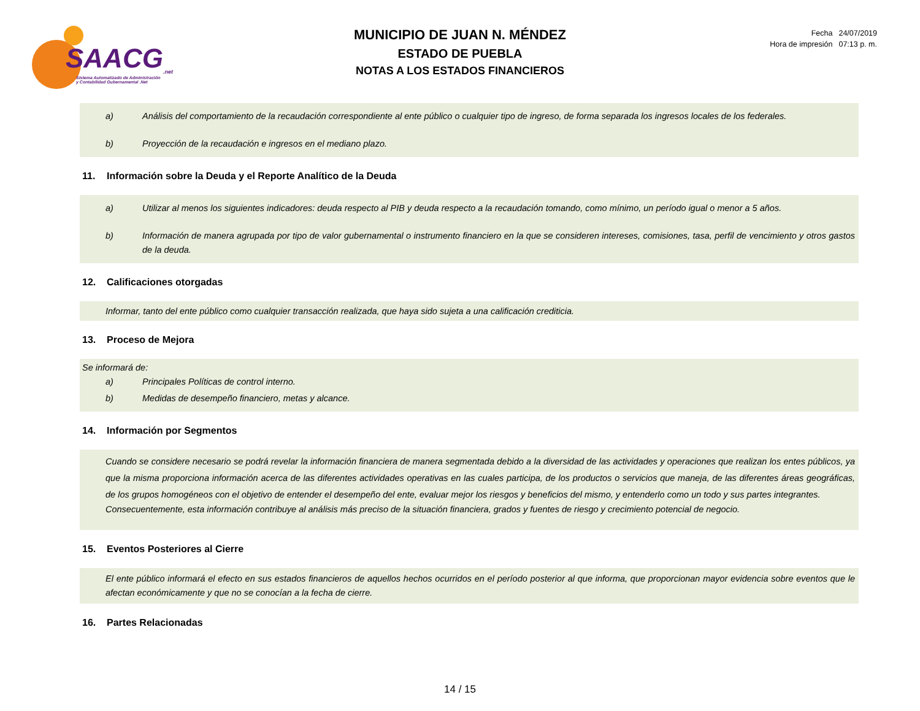SAACG<sub>.net</sub>
Sistema Automatizado de Administración
y Contabilidad Gubernamental .Net
MUNICIPIO DE JUAN N. MÉNDEZ
ESTADO DE PUEBLA
NOTAS A LOS ESTADOS FINANCIEROS
| Fecha | 24/07/2019 |
| Hora de impresión | 07:13 p. m. |
a) Análisis del comportamiento de la recaudación correspondiente al ente público o cualquier tipo de ingreso, de forma separada los ingresos locales de los federales.
b) Proyección de la recaudación e ingresos en el mediano plazo.
11. Información sobre la Deuda y el Reporte Analítico de la Deuda
a) Utilizar al menos los siguientes indicadores: deuda respecto al PIB y deuda respecto a la recaudación tomando, como mínimo, un período igual o menor a 5 años.
b) Información de manera agrupada por tipo de valor gubernamental o instrumento financiero en la que se consideren intereses, comisiones, tasa, perfil de vencimiento y otros gastos de la deuda.
12. Calificaciones otorgadas
Informar, tanto del ente público como cualquier transacción realizada, que haya sido sujeta a una calificación crediticia.
13. Proceso de Mejora
Se informará de:
a) Principales Políticas de control interno.
b) Medidas de desempeño financiero, metas y alcance.
14. Información por Segmentos
Cuando se considere necesario se podrá revelar la información financiera de manera segmentada debido a la diversidad de las actividades y operaciones que realizan los entes públicos, ya que la misma proporciona información acerca de las diferentes actividades operativas en las cuales participa, de los productos o servicios que maneja, de las diferentes áreas geográficas, de los grupos homogéneos con el objetivo de entender el desempeño del ente, evaluar mejor los riesgos y beneficios del mismo, y entenderlo como un todo y sus partes integrantes.
Consecuentemente, esta información contribuye al análisis más preciso de la situación financiera, grados y fuentes de riesgo y crecimiento potencial de negocio.
15. Eventos Posteriores al Cierre
El ente público informará el efecto en sus estados financieros de aquellos hechos ocurridos en el período posterior al que informa, que proporcionan mayor evidencia sobre eventos que le afectan económicamente y que no se conocían a la fecha de cierre.
16. Partes Relacionadas
14 / 15